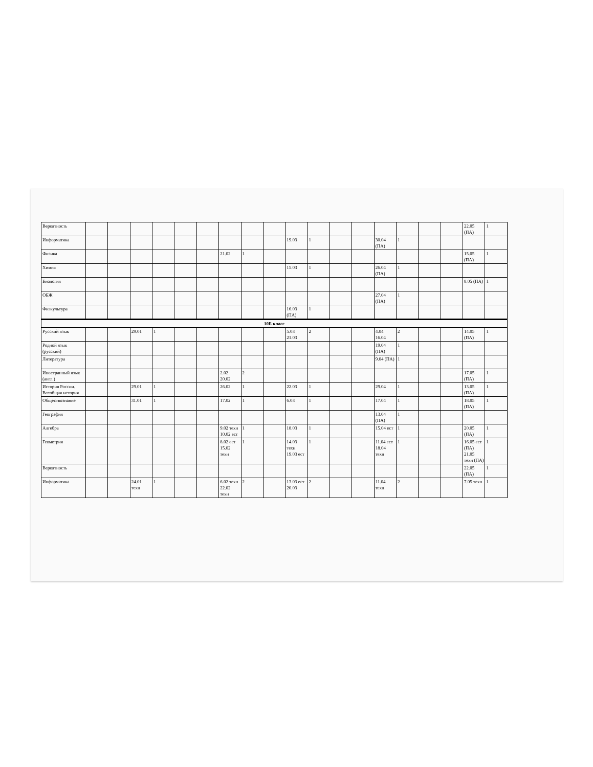| Вероятность | | | | | | | | | | | | | | | | | | 22.05 (ПА) | 1 |
| Информатика | | | | | | | | | | 19.03 | 1 | | | 30.04 (ПА) | 1 | | | | |
| Физика | | | | | | | 21.02 | 1 | | | | | | | | | | 15.05 (ПА) | 1 |
| Химия | | | | | | | | | | 15.03 | 1 | | | 26.04 (ПА) | 1 | | | | |
| Биология | | | | | | | | | | | | | | | | | | 8.05 (ПА) | 1 |
| ОБЖ | | | | | | | | | | | | | | 27.04 (ПА) | 1 | | | | |
| Физкультура | | | | | | | | | | 16.03 (ПА) | 1 | | | | | | | | |
| 10Б класс | | | | | | | | | | | | | | | | | | | |
| Русский язык | | | 29.01 | 1 | | | | | | 5.03 21.03 | 2 | | | 4.04 16.04 | 2 | | | 14.05 (ПА) | 1 |
| Родной язык (русский) | | | | | | | | | | | | | | 19.04 (ПА) | 1 | | | | |
| Литература | | | | | | | | | | | | | | 9.04 (ПА) | 1 | | | | |
| Иностранный язык (англ.) | | | | | | | 2.02 20.02 | 2 | | | | | | | | | | 17.05 (ПА) | 1 |
| История России. Всеобщая история | | | 29.01 | 1 | | | 26.02 | 1 | | 22.03 | 1 | | | 29.04 | 1 | | | 13.05 (ПА) | 1 |
| Обществознание | | | 31.01 | 1 | | | 17.02 | 1 | | 6.03 | 1 | | | 17.04 | 1 | | | 18.05 (ПА) | 1 |
| География | | | | | | | | | | | | | | 13.04 (ПА) | 1 | | | | |
| Алгебра | | | | | | | 9.02 техн 10.02 ест | 1 | | 18.03 | 1 | | | 15.04 ест | 1 | | | 20.05 (ПА) | 1 |
| Геометрия | | | | | | | 8.02 ест 15.02 техн | 1 | | 14.03 техн 19.03 ест | 1 | | | 11.04 ест 18.04 техн | 1 | | | 16.05 ест (ПА) 21.05 техн (ПА) | 1 |
| Вероятность | | | | | | | | | | | | | | | | | | 22.05 (ПА) | 1 |
| Информатика | | | 24.01 техн | 1 | | | 6.02 техн 22.02 техн | 2 | | 13.03 ест 20.03 | 2 | | | 11.04 техн | 2 | | | 7.05 техн | 1 |